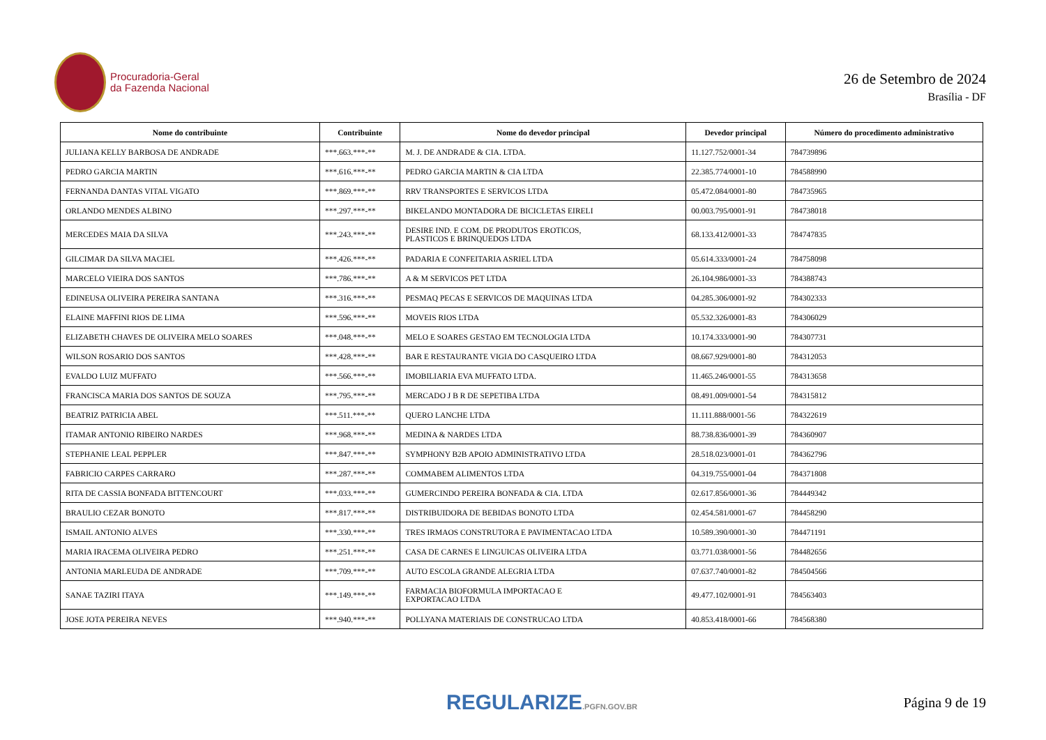Procuradoria-Geral
da Fazenda Nacional
26 de Setembro de 2024
Brasília - DF
| Nome do contribuinte | Contribuinte | Nome do devedor principal | Devedor principal | Número do procedimento administrativo |
| --- | --- | --- | --- | --- |
| JULIANA KELLY BARBOSA DE ANDRADE | ***.663.***-** | M. J. DE ANDRADE & CIA. LTDA. | 11.127.752/0001-34 | 784739896 |
| PEDRO GARCIA MARTIN | ***.616.***-** | PEDRO GARCIA MARTIN & CIA LTDA | 22.385.774/0001-10 | 784588990 |
| FERNANDA DANTAS VITAL VIGATO | ***.869.***-** | RRV TRANSPORTES E SERVICOS LTDA | 05.472.084/0001-80 | 784735965 |
| ORLANDO MENDES ALBINO | ***.297.***-** | BIKELANDO MONTADORA DE BICICLETAS EIRELI | 00.003.795/0001-91 | 784738018 |
| MERCEDES MAIA DA SILVA | ***.243.***-** | DESIRE IND. E COM. DE PRODUTOS EROTICOS, PLASTICOS E BRINQUEDOS LTDA | 68.133.412/0001-33 | 784747835 |
| GILCIMAR DA SILVA MACIEL | ***.426.***-** | PADARIA E CONFEITARIA ASRIEL LTDA | 05.614.333/0001-24 | 784758098 |
| MARCELO VIEIRA DOS SANTOS | ***.786.***-** | A & M SERVICOS PET LTDA | 26.104.986/0001-33 | 784388743 |
| EDINEUSA OLIVEIRA PEREIRA SANTANA | ***.316.***-** | PESMAQ PECAS E SERVICOS DE MAQUINAS LTDA | 04.285.306/0001-92 | 784302333 |
| ELAINE MAFFINI RIOS DE LIMA | ***.596.***-** | MOVEIS RIOS LTDA | 05.532.326/0001-83 | 784306029 |
| ELIZABETH CHAVES DE OLIVEIRA MELO SOARES | ***.048.***-** | MELO E SOARES GESTAO EM TECNOLOGIA LTDA | 10.174.333/0001-90 | 784307731 |
| WILSON ROSARIO DOS SANTOS | ***.428.***-** | BAR E RESTAURANTE VIGIA DO CASQUEIRO LTDA | 08.667.929/0001-80 | 784312053 |
| EVALDO LUIZ MUFFATO | ***.566.***-** | IMOBILIARIA EVA MUFFATO LTDA. | 11.465.246/0001-55 | 784313658 |
| FRANCISCA MARIA DOS SANTOS DE SOUZA | ***.795.***-** | MERCADO J B R DE SEPETIBA LTDA | 08.491.009/0001-54 | 784315812 |
| BEATRIZ PATRICIA ABEL | ***.511.***-** | QUERO LANCHE LTDA | 11.111.888/0001-56 | 784322619 |
| ITAMAR ANTONIO RIBEIRO NARDES | ***.968.***-** | MEDINA & NARDES LTDA | 88.738.836/0001-39 | 784360907 |
| STEPHANIE LEAL PEPPLER | ***.847.***-** | SYMPHONY B2B APOIO ADMINISTRATIVO LTDA | 28.518.023/0001-01 | 784362796 |
| FABRICIO CARPES CARRARO | ***.287.***-** | COMMABEM ALIMENTOS LTDA | 04.319.755/0001-04 | 784371808 |
| RITA DE CASSIA BONFADA BITTENCOURT | ***.033.***-** | GUMERCINDO PEREIRA BONFADA & CIA. LTDA | 02.617.856/0001-36 | 784449342 |
| BRAULIO CEZAR BONOTO | ***.817.***-** | DISTRIBUIDORA DE BEBIDAS BONOTO LTDA | 02.454.581/0001-67 | 784458290 |
| ISMAIL ANTONIO ALVES | ***.330.***-** | TRES IRMAOS CONSTRUTORA E PAVIMENTACAO LTDA | 10.589.390/0001-30 | 784471191 |
| MARIA IRACEMA OLIVEIRA PEDRO | ***.251.***-** | CASA DE CARNES E LINGUICAS OLIVEIRA LTDA | 03.771.038/0001-56 | 784482656 |
| ANTONIA MARLEUDA DE ANDRADE | ***.709.***-** | AUTO ESCOLA GRANDE ALEGRIA LTDA | 07.637.740/0001-82 | 784504566 |
| SANAE TAZIRI ITAYA | ***.149.***-** | FARMACIA BIOFORMULA IMPORTACAO E EXPORTACAO LTDA | 49.477.102/0001-91 | 784563403 |
| JOSE JOTA PEREIRA NEVES | ***.940.***-** | POLLYANA MATERIAIS DE CONSTRUCAO LTDA | 40.853.418/0001-66 | 784568380 |
REGULARIZE.PGFN.GOV.BR
Página 9 de 19